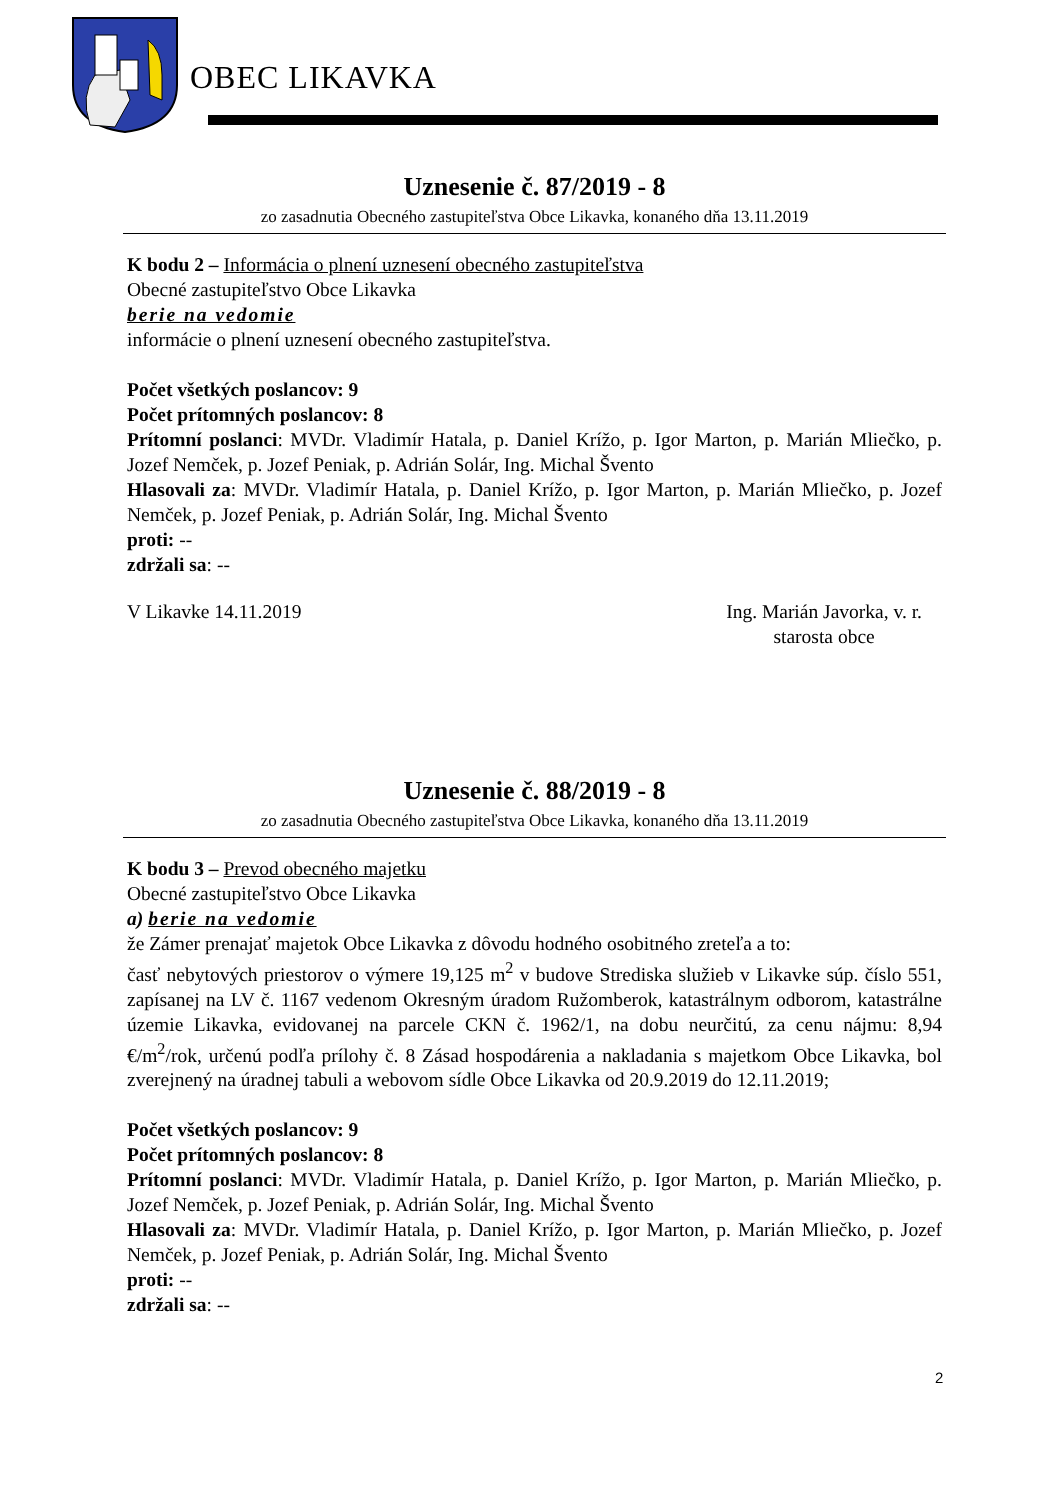OBEC LIKAVKA
Uznesenie č. 87/2019 - 8
zo zasadnutia Obecného zastupiteľstva Obce Likavka, konaného dňa 13.11.2019
K bodu 2 – Informácia o plnení uznesení obecného zastupiteľstva
Obecné zastupiteľstvo Obce Likavka
berie na vedomie
informácie o plnení uznesení obecného zastupiteľstva.
Počet všetkých poslancov: 9
Počet prítomných poslancov: 8
Prítomní poslanci: MVDr. Vladimír Hatala, p. Daniel Krížo, p. Igor Marton, p. Marián Mliečko, p. Jozef Nemček, p. Jozef Peniak, p. Adrián Solár, Ing. Michal Švento
Hlasovali za: MVDr. Vladimír Hatala, p. Daniel Krížo, p. Igor Marton, p. Marián Mliečko, p. Jozef Nemček, p. Jozef Peniak, p. Adrián Solár, Ing. Michal Švento
proti: --
zdržali sa: --
V Likavke 14.11.2019 Ing. Marián Javorka, v. r.
starosta obce
Uznesenie č. 88/2019 - 8
zo zasadnutia Obecného zastupiteľstva Obce Likavka, konaného dňa 13.11.2019
K bodu 3 – Prevod obecného majetku
Obecné zastupiteľstvo Obce Likavka
a) berie na vedomie
že Zámer prenajať majetok Obce Likavka z dôvodu hodného osobitného zreteľa a to:
časť nebytových priestorov o výmere 19,125 m<sup>2</sup> v budove Strediska služieb v Likavke súp. číslo 551, zapísanej na LV č. 1167 vedenom Okresným úradom Ružomberok, katastrálnym odborom, katastrálne územie Likavka, evidovanej na parcele CKN č. 1962/1, na dobu neurčitú, za cenu nájmu: 8,94 €/m<sup>2</sup>/rok, určenú podľa prílohy č. 8 Zásad hospodárenia a nakladania s majetkom Obce Likavka, bol zverejnený na úradnej tabuli a webovom sídle Obce Likavka od 20.9.2019 do 12.11.2019;
Počet všetkých poslancov: 9
Počet prítomných poslancov: 8
Prítomní poslanci: MVDr. Vladimír Hatala, p. Daniel Krížo, p. Igor Marton, p. Marián Mliečko, p. Jozef Nemček, p. Jozef Peniak, p. Adrián Solár, Ing. Michal Švento
Hlasovali za: MVDr. Vladimír Hatala, p. Daniel Krížo, p. Igor Marton, p. Marián Mliečko, p. Jozef Nemček, p. Jozef Peniak, p. Adrián Solár, Ing. Michal Švento
proti: --
zdržali sa: --
2